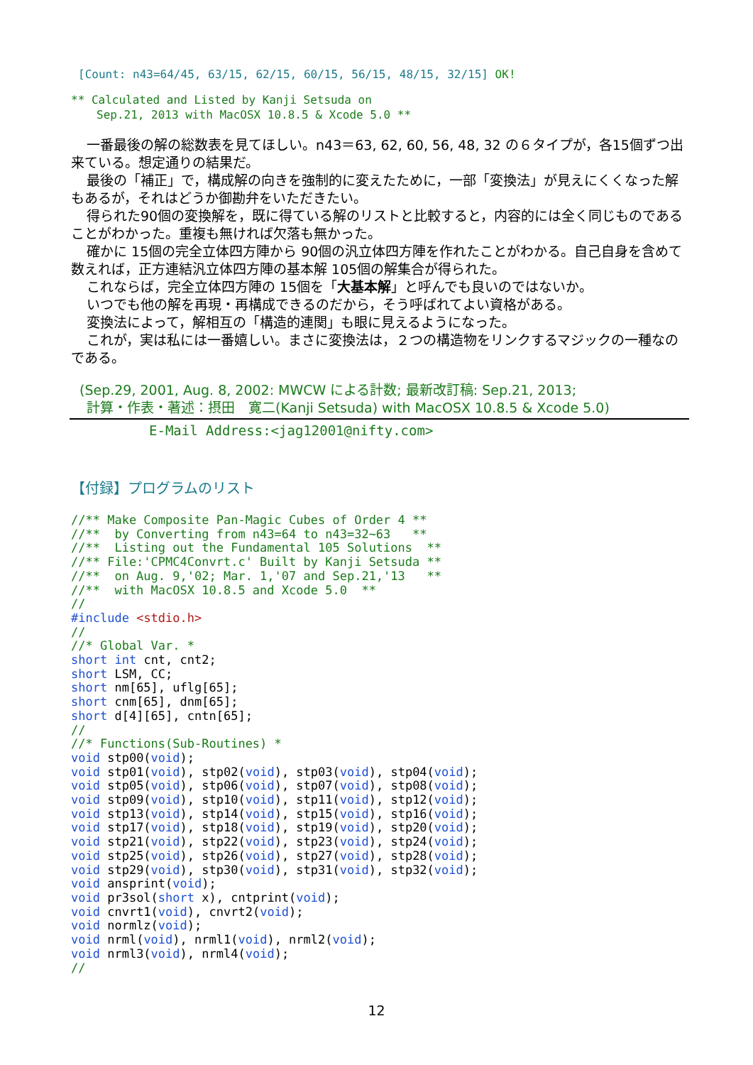[Count: n43=64/45, 63/15, 62/15, 60/15, 56/15, 48/15, 32/15] OK!
** Calculated and Listed by Kanji Setsuda on
Sep.21, 2013 with MacOSX 10.8.5 & Xcode 5.0 **
一番最後の解の総数表を見てほしい。n43＝63, 62, 60, 56, 48, 32 の６タイプが，各15個ずつ出来ている。想定通りの結果だ。
最後の「補正」で，構成解の向きを強制的に変えたために，一部「変換法」が見えにくくなった解もあるが，それはどうか御勘弁をいただきたい。
得られた90個の変換解を，既に得ている解のリストと比較すると，内容的には全く同じものであることがわかった。重複も無ければ欠落も無かった。
確かに 15個の完全立体四方陣から 90個の汎立体四方陣を作れたことがわかる。自己自身を含めて数えれば，正方連結汎立体四方陣の基本解 105個の解集合が得られた。
これならば，完全立体四方陣の 15個を「大基本解」と呼んでも良いのではないか。
いつでも他の解を再現・再構成できるのだから，そう呼ばれてよい資格がある。
変換法によって，解相互の「構造的連関」も眼に見えるようになった。
これが，実は私には一番嬉しい。まさに変換法は，２つの構造物をリンクするマジックの一種なのである。
(Sep.29, 2001, Aug. 8, 2002: MWCW による計数; 最新改訂稿: Sep.21, 2013;
計算・作表・著述：摂田　寛二(Kanji Setsuda) with MacOSX 10.8.5 & Xcode 5.0)
E-Mail Address:<jag12001@nifty.com>
【付録】プログラムのリスト
//** Make Composite Pan-Magic Cubes of Order 4 **
//**  by Converting from n43=64 to n43=32~63   **
//**  Listing out the Fundamental 105 Solutions  **
//** File:'CPMC4Convrt.c' Built by Kanji Setsuda **
//**  on Aug. 9,'02; Mar. 1,'07 and Sep.21,'13   **
//**  with MacOSX 10.8.5 and Xcode 5.0  **
//
#include <stdio.h>
//
//* Global Var. *
short int cnt, cnt2;
short LSM, CC;
short nm[65], uflg[65];
short cnm[65], dnm[65];
short d[4][65], cntn[65];
//
//* Functions(Sub-Routines) *
void stp00(void);
void stp01(void), stp02(void), stp03(void), stp04(void);
void stp05(void), stp06(void), stp07(void), stp08(void);
void stp09(void), stp10(void), stp11(void), stp12(void);
void stp13(void), stp14(void), stp15(void), stp16(void);
void stp17(void), stp18(void), stp19(void), stp20(void);
void stp21(void), stp22(void), stp23(void), stp24(void);
void stp25(void), stp26(void), stp27(void), stp28(void);
void stp29(void), stp30(void), stp31(void), stp32(void);
void ansprint(void);
void pr3sol(short x), cntprint(void);
void cnvrt1(void), cnvrt2(void);
void normlz(void);
void nrml(void), nrml1(void), nrml2(void);
void nrml3(void), nrml4(void);
//
12